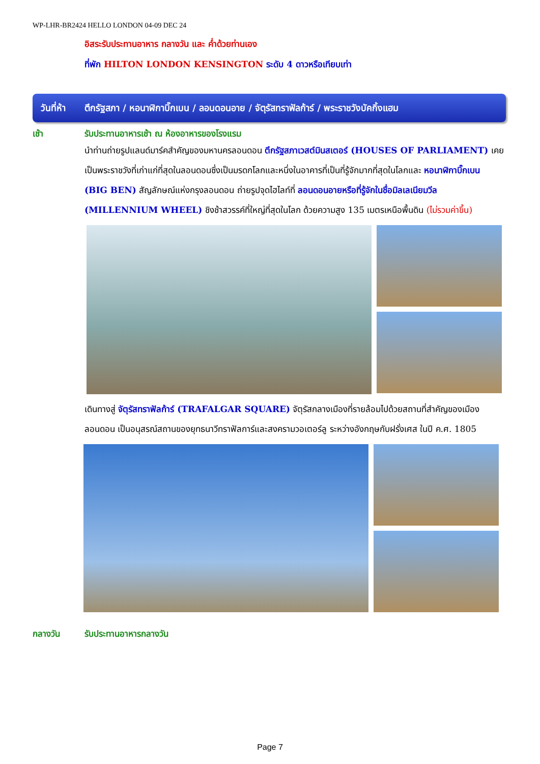WP-LHR-BR2424 HELLO LONDON 04-09 DEC 24
อิสระรับประทานอาหาร กลางวัน และ ค่ำด้วยท่านเอง
ที่พัก HILTON LONDON KENSINGTON ระดับ 4 ดาวหรือเทียบเท่า
วันที่ห้า ตึกรัฐสภา / หอนาฬิกาบิ๊กเบน / ลอนดอนอาย / จัตุรัสทราฟัลก้าร์ / พระราชวังบัคกิ้งแฮม
เช้า รับประทานอาหารเช้า ณ ห้องอาหารของโรงแรม
นำท่านถ่ายรูปแลนด์มาร์คสำคัญของมหานครลอนดอน ตึกรัฐสภาเวสต์มินสเตอร์ (HOUSES OF PARLIAMENT) เคยเป็นพระราชวังที่เก่าแก่ที่สุดในลอนดอนซึ่งเป็นมรดกโลกและหนึ่งในอาคารที่เป็นที่รู้จักมากที่สุดในโลกและ หอนาฬิกาบิ๊กเบน (BIG BEN) สัญลักษณ์แห่งกรุงลอนดอน ถ่ายรูปจุดไฮไลท์ที่ ลอนดอนอายหรือที่รู้จักในชื่อมิลเลเนียมวีล (MILLENNIUM WHEEL) ชิงช้าสวรรค์ที่ใหญ่ที่สุดในโลก ด้วยความสูง 135 เมตรเหนือพื้นดิน (ไม่รวมค่าขึ้น)
เดินทางสู่ จัตุรัสทราฟัลก้าร์ (TRAFALGAR SQUARE) จัตุรัสกลางเมืองที่รายล้อมไปด้วยสถานที่สำคัญของเมืองลอนดอน เป็นอนุสรณ์สถานของยุทธนาวีทราฟัลการ์และสงครามวอเตอร์ลู ระหว่างอังกฤษกับฝรั่งเศส ในปี ค.ศ. 1805
กลางวัน รับประทานอาหารกลางวัน
Page 7